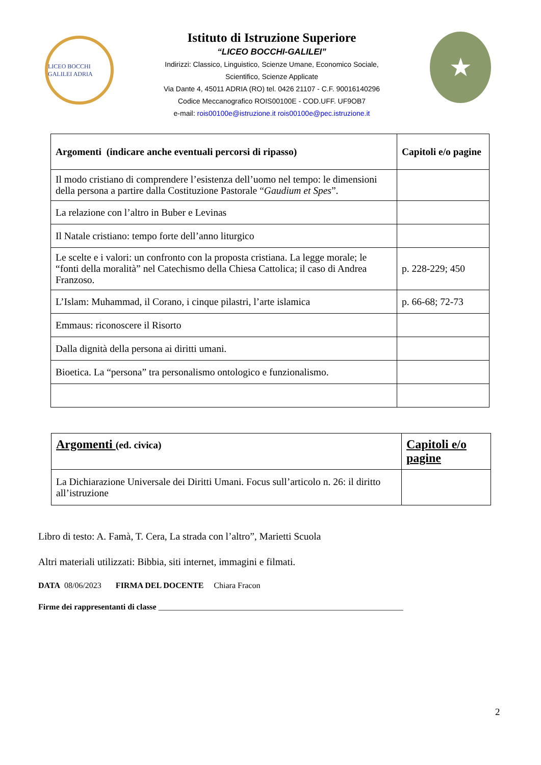LICEO BOCCHI GALILEI ADRIA
Istituto di Istruzione Superiore
“LICEO BOCCHI-GALILEI”
Indirizzi: Classico, Linguistico, Scienze Umane, Economico Sociale,
Scientifico, Scienze Applicate
Via Dante 4, 45011 ADRIA (RO) tel. 0426 21107 - C.F. 90016140296
Codice Meccanografico ROIS00100E - COD.UFF. UF9OB7
e-mail: rois00100e@istruzione.it rois00100e@pec.istruzione.it
★
| Argomenti (indicare anche eventuali percorsi di ripasso) | Capitoli e/o pagine |
| --- | --- |
| Il modo cristiano di comprendere l’esistenza dell’uomo nel tempo: le dimensioni della persona a partire dalla Costituzione Pastorale “ Gaudium et Spes ”. | |
| La relazione con l’altro in Buber e Levinas | |
| Il Natale cristiano: tempo forte dell’anno liturgico | |
| Le scelte e i valori: un confronto con la proposta cristiana. La legge morale; le “fonti della moralità” nel Catechismo della Chiesa Cattolica; il caso di Andrea Franzoso. | p. 228-229; 450 |
| L’Islam: Muhammad, il Corano, i cinque pilastri, l’arte islamica | p. 66-68; 72-73 |
| Emmaus: riconoscere il Risorto | |
| Dalla dignità della persona ai diritti umani. | |
| Bioetica. La “persona” tra personalismo ontologico e funzionalismo. | |
| Argomenti (ed. civica) | Capitoli e/o pagine |
| --- | --- |
| La Dichiarazione Universale dei Diritti Umani. Focus sull’articolo n. 26: il diritto all’istruzione | |
Libro di testo: A. Famà, T. Cera, La strada con l’altro”, Marietti Scuola
Altri materiali utilizzati: Bibbia, siti internet, immagini e filmati.
DATA 08/06/2023 FIRMA DEL DOCENTE Chiara Fracon
Firme dei rappresentanti di classe ____________________________________________________________
2